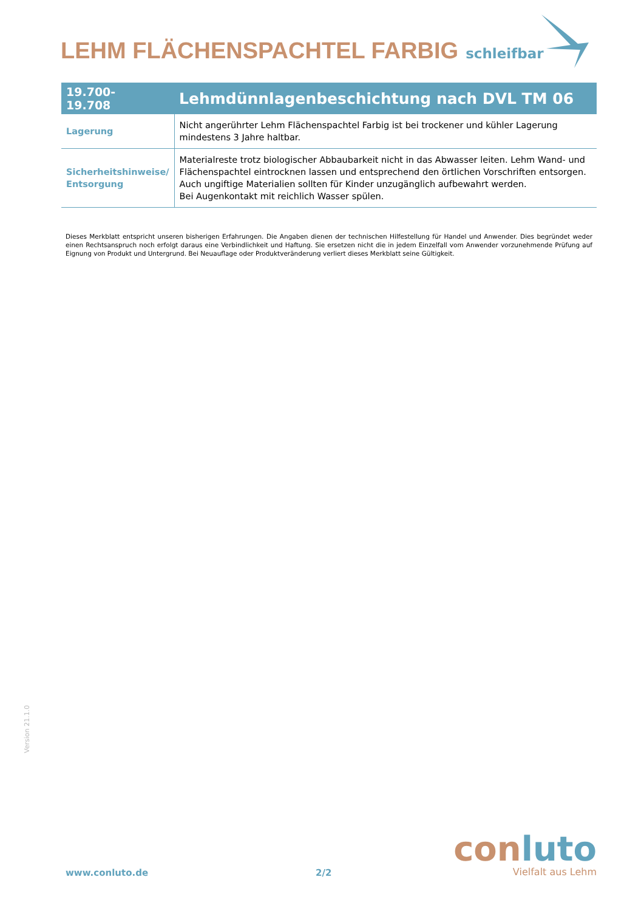LEHM FLÄCHENSPACHTEL FARBIG schleifbar
| 19.700- 19.708 | Lehmdünnlagenbeschichtung nach DVL TM 06 |
| --- | --- |
| Lagerung | Nicht angerührter Lehm Flächenspachtel Farbig ist bei trockener und kühler Lagerung mindestens 3 Jahre haltbar. |
| Sicherheitshinweise/ Entsorgung | Materialreste trotz biologischer Abbaubarkeit nicht in das Abwasser leiten. Lehm Wand- und Flächenspachtel eintrocknen lassen und entsprechend den örtlichen Vorschriften entsorgen. Auch ungiftige Materialien sollten für Kinder unzugänglich aufbewahrt werden. Bei Augenkontakt mit reichlich Wasser spülen. |
Dieses Merkblatt entspricht unseren bisherigen Erfahrungen. Die Angaben dienen der technischen Hilfestellung für Handel und Anwender. Dies begründet weder einen Rechtsanspruch noch erfolgt daraus eine Verbindlichkeit und Haftung. Sie ersetzen nicht die in jedem Einzelfall vom Anwender vorzunehmende Prüfung auf Eignung von Produkt und Untergrund. Bei Neuauflage oder Produktveränderung verliert dieses Merkblatt seine Gültigkeit.
Version 21.1.0
www.conluto.de 2/2
con luto
Vielfalt aus Lehm